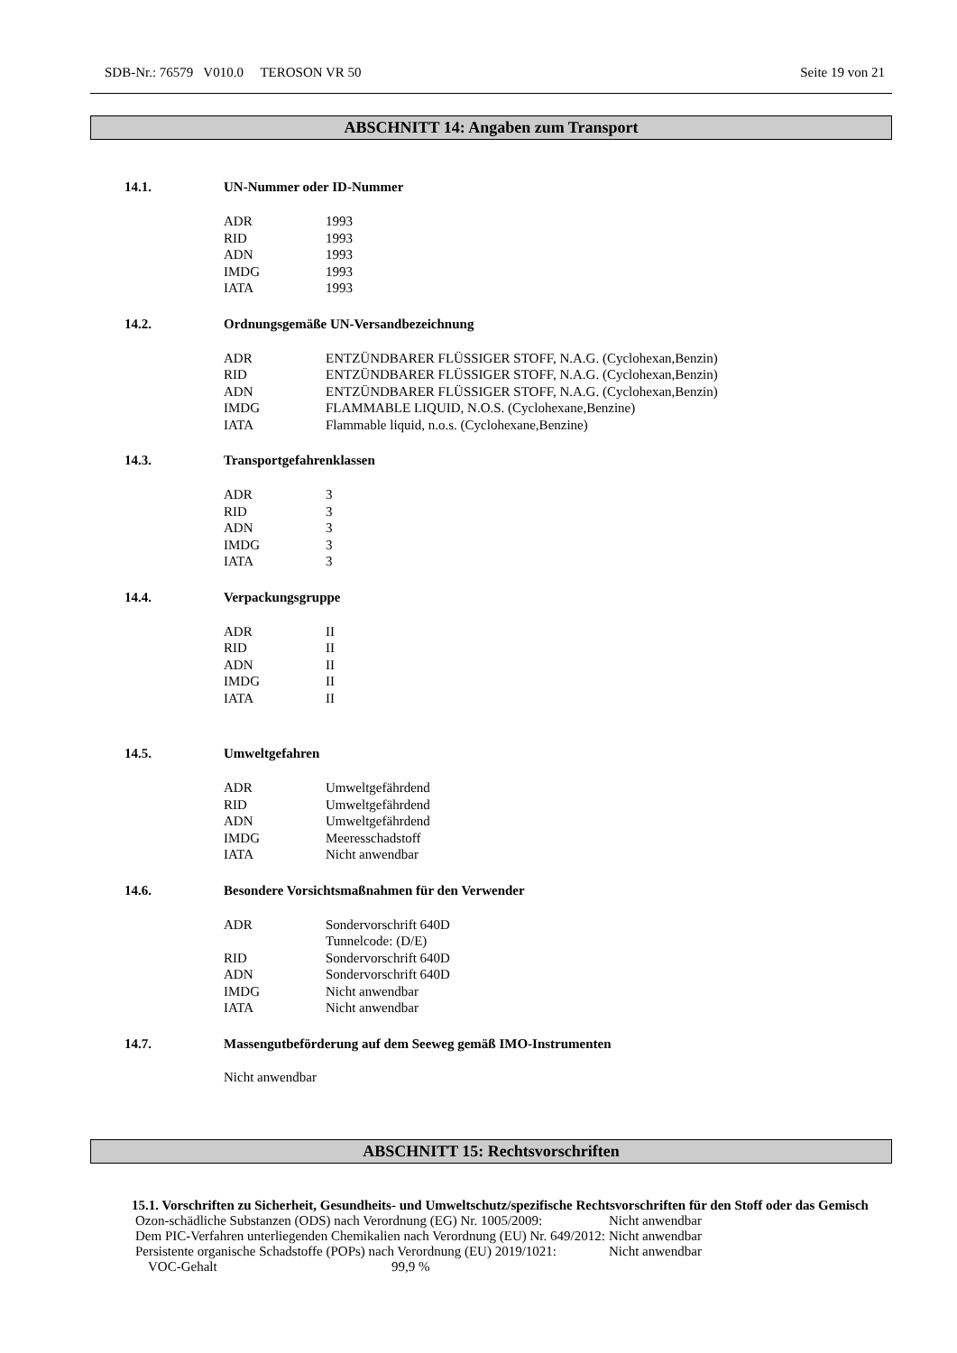SDB-Nr.: 76579 V010.0 TEROSON VR 50 Seite 19 von 21
ABSCHNITT 14: Angaben zum Transport
14.1. UN-Nummer oder ID-Nummer
| ADR | 1993 |
| RID | 1993 |
| ADN | 1993 |
| IMDG | 1993 |
| IATA | 1993 |
14.2. Ordnungsgemäße UN-Versandbezeichnung
| ADR | ENTZÜNDBARER FLÜSSIGER STOFF, N.A.G. (Cyclohexan,Benzin) |
| RID | ENTZÜNDBARER FLÜSSIGER STOFF, N.A.G. (Cyclohexan,Benzin) |
| ADN | ENTZÜNDBARER FLÜSSIGER STOFF, N.A.G. (Cyclohexan,Benzin) |
| IMDG | FLAMMABLE LIQUID, N.O.S. (Cyclohexane,Benzine) |
| IATA | Flammable liquid, n.o.s. (Cyclohexane,Benzine) |
14.3. Transportgefahrenklassen
| ADR | 3 |
| RID | 3 |
| ADN | 3 |
| IMDG | 3 |
| IATA | 3 |
14.4. Verpackungsgruppe
| ADR | II |
| RID | II |
| ADN | II |
| IMDG | II |
| IATA | II |
14.5. Umweltgefahren
| ADR | Umweltgefährdend |
| RID | Umweltgefährdend |
| ADN | Umweltgefährdend |
| IMDG | Meeresschadstoff |
| IATA | Nicht anwendbar |
14.6. Besondere Vorsichtsmaßnahmen für den Verwender
| ADR | Sondervorschrift 640D Tunnelcode: (D/E) |
| RID | Sondervorschrift 640D |
| ADN | Sondervorschrift 640D |
| IMDG | Nicht anwendbar |
| IATA | Nicht anwendbar |
14.7. Massengutbeförderung auf dem Seeweg gemäß IMO-Instrumenten
Nicht anwendbar
ABSCHNITT 15: Rechtsvorschriften
15.1. Vorschriften zu Sicherheit, Gesundheits- und Umweltschutz/spezifische Rechtsvorschriften für den Stoff oder das Gemisch
| Ozon-schädliche Substanzen (ODS) nach Verordnung (EG) Nr. 1005/2009: | Nicht anwendbar |
| Dem PIC-Verfahren unterliegenden Chemikalien nach Verordnung (EU) Nr. 649/2012: | Nicht anwendbar |
| Persistente organische Schadstoffe (POPs) nach Verordnung (EU) 2019/1021: | Nicht anwendbar |
| VOC-Gehalt | 99,9 % |